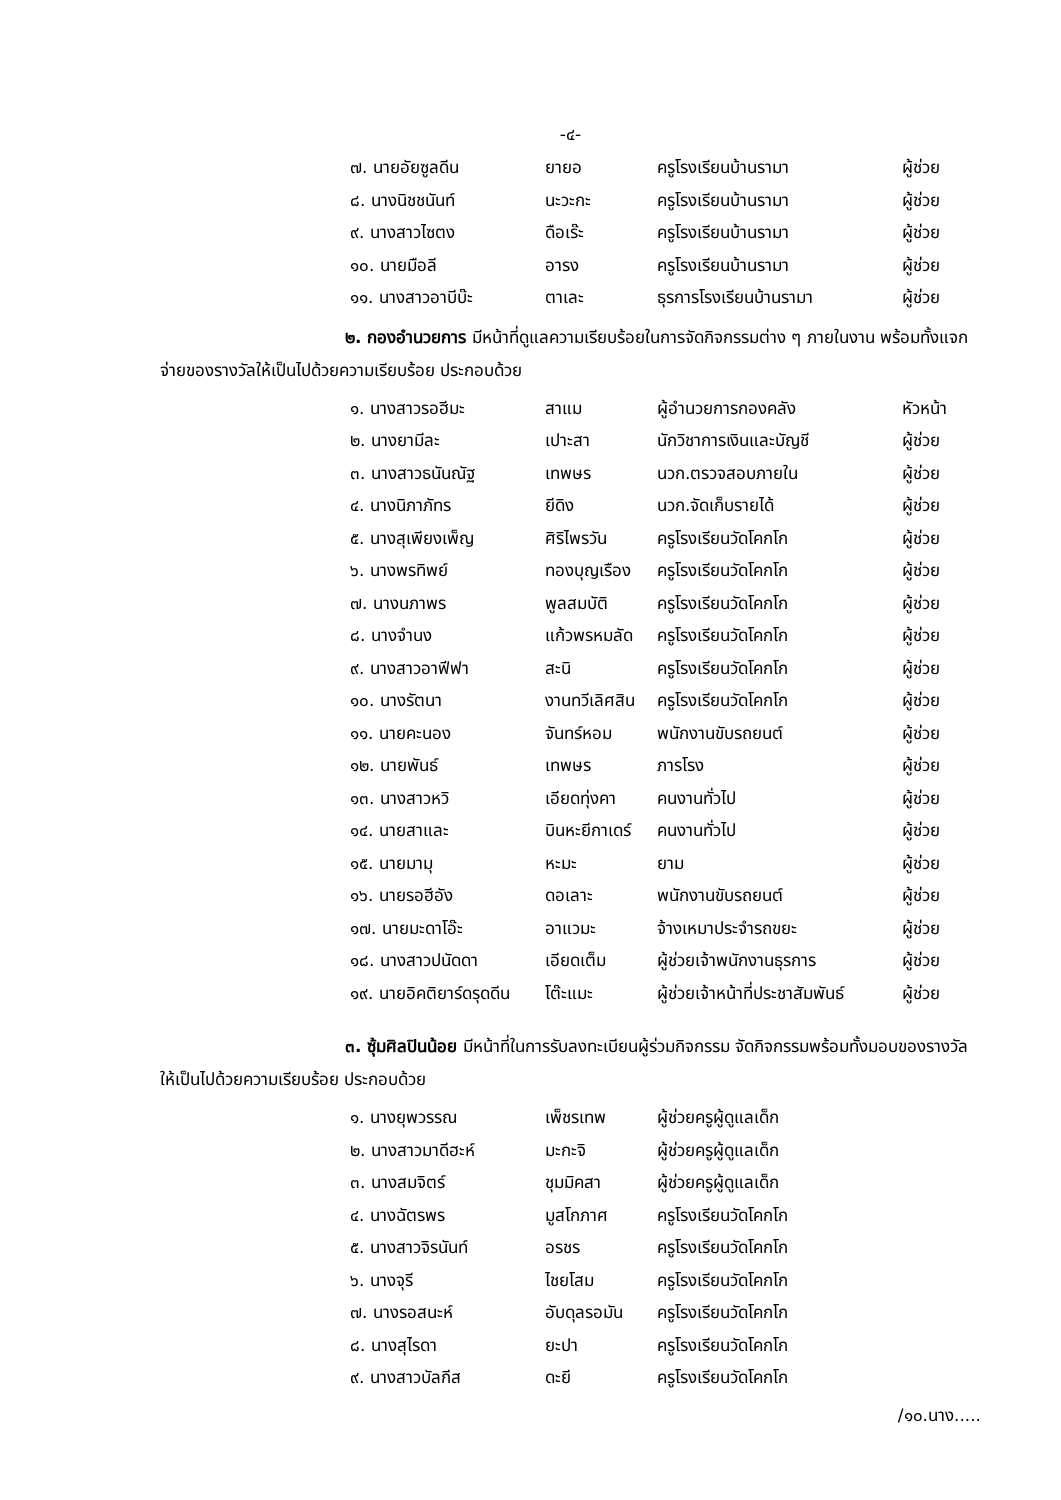-๔-
| ๗. นายอัยซูลดีน | ยายอ | ครูโรงเรียนบ้านรามา | ผู้ช่วย |
| ๘. นางนิชชนันท์ | นะวะกะ | ครูโรงเรียนบ้านรามา | ผู้ช่วย |
| ๙. นางสาวไซตง | ดือเร๊ะ | ครูโรงเรียนบ้านรามา | ผู้ช่วย |
| ๑๐. นายมือลี | อารง | ครูโรงเรียนบ้านรามา | ผู้ช่วย |
| ๑๑. นางสาวอาบีบ๊ะ | ตาเละ | ธุรการโรงเรียนบ้านรามา | ผู้ช่วย |
๒. กองอำนวยการ มีหน้าที่ดูแลความเรียบร้อยในการจัดกิจกรรมต่าง ๆ ภายในงาน พร้อมทั้งแจกจ่ายของรางวัลให้เป็นไปด้วยความเรียบร้อย ประกอบด้วย
| ๑. นางสาวรอฮีมะ | สาแม | ผู้อำนวยการกองคลัง | หัวหน้า |
| ๒. นางยามีละ | เปาะสา | นักวิชาการเงินและบัญชี | ผู้ช่วย |
| ๓. นางสาวธนันณัฐ | เทพษร | นวก.ตรวจสอบภายใน | ผู้ช่วย |
| ๔. นางนิภาภัทร | ยีดิง | นวก.จัดเก็บรายได้ | ผู้ช่วย |
| ๕. นางสุเพียงเพ็ญ | ศิริไพรวัน | ครูโรงเรียนวัดโคกโก | ผู้ช่วย |
| ๖. นางพรทิพย์ | ทองบุญเรือง | ครูโรงเรียนวัดโคกโก | ผู้ช่วย |
| ๗. นางนภาพร | พูลสมบัติ | ครูโรงเรียนวัดโคกโก | ผู้ช่วย |
| ๘. นางจำนง | แก้วพรหมลัด | ครูโรงเรียนวัดโคกโก | ผู้ช่วย |
| ๙. นางสาวอาฟีฟา | สะนิ | ครูโรงเรียนวัดโคกโก | ผู้ช่วย |
| ๑๐. นางรัตนา | งานทวีเลิศสิน | ครูโรงเรียนวัดโคกโก | ผู้ช่วย |
| ๑๑. นายคะนอง | จันทร์หอม | พนักงานขับรถยนต์ | ผู้ช่วย |
| ๑๒. นายพันธ์ | เทพษร | ภารโรง | ผู้ช่วย |
| ๑๓. นางสาวหวิ | เอียดทุ่งคา | คนงานทั่วไป | ผู้ช่วย |
| ๑๔. นายสาและ | บินหะยีกาเดร์ | คนงานทั่วไป | ผู้ช่วย |
| ๑๕. นายมามุ | หะมะ | ยาม | ผู้ช่วย |
| ๑๖. นายรอฮีอัง | ดอเลาะ | พนักงานขับรถยนต์ | ผู้ช่วย |
| ๑๗. นายมะดาโอ๊ะ | อาแวมะ | จ้างเหมาประจำรถขยะ | ผู้ช่วย |
| ๑๘. นางสาวปนัดดา | เอียดเต็ม | ผู้ช่วยเจ้าพนักงานธุรการ | ผู้ช่วย |
| ๑๙. นายอิคติยาร์ดรุดดีน | โต๊ะแมะ | ผู้ช่วยเจ้าหน้าที่ประชาสัมพันธ์ | ผู้ช่วย |
๓. ซุ้มศิลปินน้อย มีหน้าที่ในการรับลงทะเบียนผู้ร่วมกิจกรรม จัดกิจกรรมพร้อมทั้งมอบของรางวัลให้เป็นไปด้วยความเรียบร้อย ประกอบด้วย
| ๑. นางยุพวรรณ | เพ็ชรเทพ | ผู้ช่วยครูผู้ดูแลเด็ก |
| ๒. นางสาวมาดีฮะห์ | มะกะจิ | ผู้ช่วยครูผู้ดูแลเด็ก |
| ๓. นางสมจิตร์ | ชุมมิคสา | ผู้ช่วยครูผู้ดูแลเด็ก |
| ๔. นางฉัตรพร | มูสโกภาศ | ครูโรงเรียนวัดโคกโก |
| ๕. นางสาวจิรนันท์ | อรชร | ครูโรงเรียนวัดโคกโก |
| ๖. นางจุรี | ไชยโสม | ครูโรงเรียนวัดโคกโก |
| ๗. นางรอสนะห์ | อับดุลรอมัน | ครูโรงเรียนวัดโคกโก |
| ๘. นางสุไรดา | ยะปา | ครูโรงเรียนวัดโคกโก |
| ๙. นางสาวบัลกีส | ดะยี | ครูโรงเรียนวัดโคกโก |
/๑๐.นาง.....